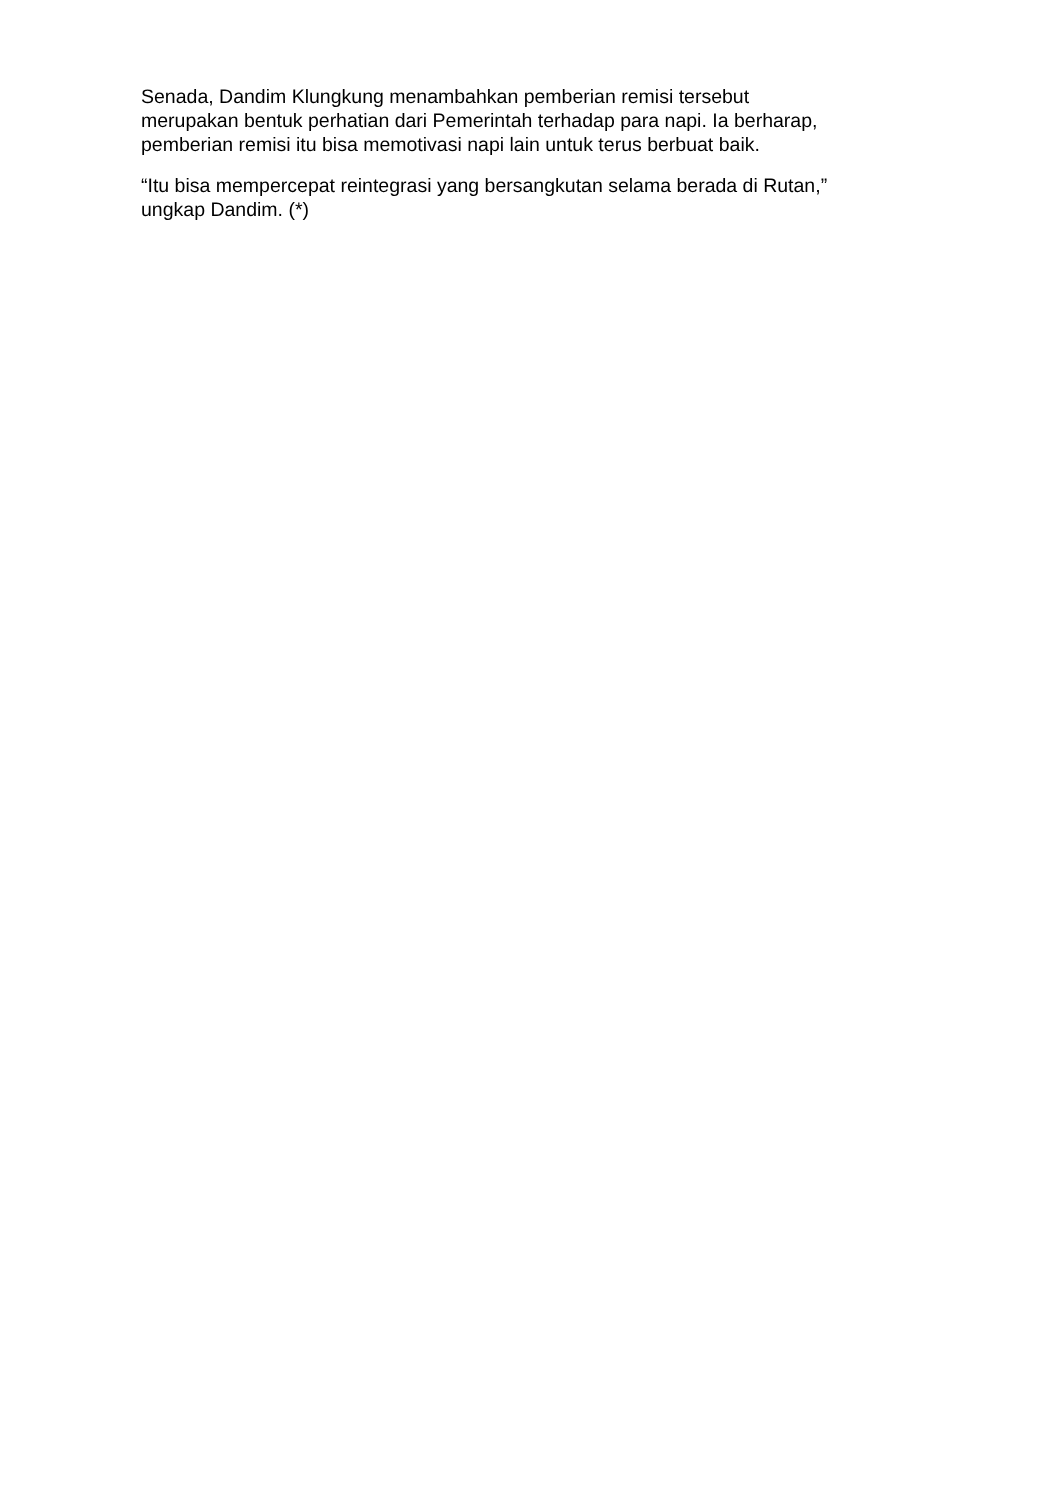Senada, Dandim Klungkung menambahkan pemberian remisi tersebut
merupakan bentuk perhatian dari Pemerintah terhadap para napi. Ia berharap,
pemberian remisi itu bisa memotivasi napi lain untuk terus berbuat baik.
“Itu bisa mempercepat reintegrasi yang bersangkutan selama berada di Rutan,”
ungkap Dandim. (*)